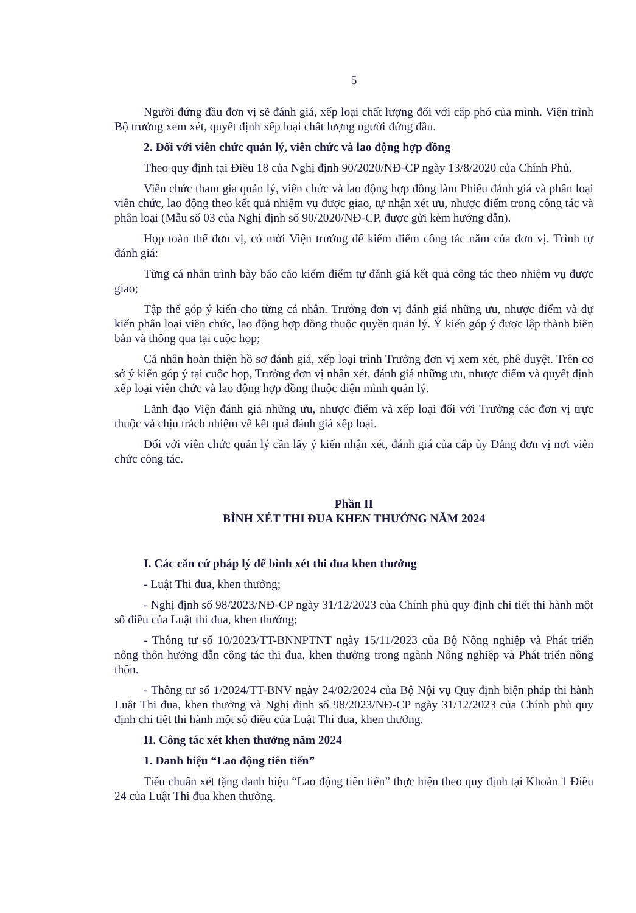5
Người đứng đầu đơn vị sẽ đánh giá, xếp loại chất lượng đối với cấp phó của mình. Viện trình Bộ trưởng xem xét, quyết định xếp loại chất lượng người đứng đầu.
2. Đối với viên chức quản lý, viên chức và lao động hợp đồng
Theo quy định tại Điều 18 của Nghị định 90/2020/NĐ-CP ngày 13/8/2020 của Chính Phủ.
Viên chức tham gia quản lý, viên chức và lao động hợp đồng làm Phiếu đánh giá và phân loại viên chức, lao động theo kết quả nhiệm vụ được giao, tự nhận xét ưu, nhược điểm trong công tác và phân loại (Mẫu số 03 của Nghị định số 90/2020/NĐ-CP, được gửi kèm hướng dẫn).
Họp toàn thể đơn vị, có mời Viện trưởng để kiểm điểm công tác năm của đơn vị. Trình tự đánh giá:
Từng cá nhân trình bày báo cáo kiểm điểm tự đánh giá kết quả công tác theo nhiệm vụ được giao;
Tập thể góp ý kiến cho từng cá nhân. Trưởng đơn vị đánh giá những ưu, nhược điểm và dự kiến phân loại viên chức, lao động hợp đồng thuộc quyền quản lý. Ý kiến góp ý được lập thành biên bản và thông qua tại cuộc họp;
Cá nhân hoàn thiện hồ sơ đánh giá, xếp loại trình Trưởng đơn vị xem xét, phê duyệt. Trên cơ sở ý kiến góp ý tại cuộc họp, Trưởng đơn vị nhận xét, đánh giá những ưu, nhược điểm và quyết định xếp loại viên chức và lao động hợp đồng thuộc diện mình quản lý.
Lãnh đạo Viện đánh giá những ưu, nhược điểm và xếp loại đối với Trưởng các đơn vị trực thuộc và chịu trách nhiệm về kết quả đánh giá xếp loại.
Đối với viên chức quản lý cần lấy ý kiến nhận xét, đánh giá của cấp ủy Đảng đơn vị nơi viên chức công tác.
Phần II
BÌNH XÉT THI ĐUA KHEN THƯỞNG NĂM 2024
I. Các căn cứ pháp lý để bình xét thi đua khen thưởng
- Luật Thi đua, khen thưởng;
- Nghị định số 98/2023/NĐ-CP ngày 31/12/2023 của Chính phủ quy định chi tiết thi hành một số điều của Luật thi đua, khen thưởng;
- Thông tư số 10/2023/TT-BNNPTNT ngày 15/11/2023 của Bộ Nông nghiệp và Phát triển nông thôn hướng dẫn công tác thi đua, khen thưởng trong ngành Nông nghiệp và Phát triển nông thôn.
- Thông tư số 1/2024/TT-BNV ngày 24/02/2024 của Bộ Nội vụ Quy định biện pháp thi hành Luật Thi đua, khen thưởng và Nghị định số 98/2023/NĐ-CP ngày 31/12/2023 của Chính phủ quy định chi tiết thi hành một số điều của Luật Thi đua, khen thưởng.
II. Công tác xét khen thưởng năm 2024
1. Danh hiệu “Lao động tiên tiến”
Tiêu chuẩn xét tặng danh hiệu “Lao động tiên tiến” thực hiện theo quy định tại Khoản 1 Điều 24 của Luật Thi đua khen thưởng.